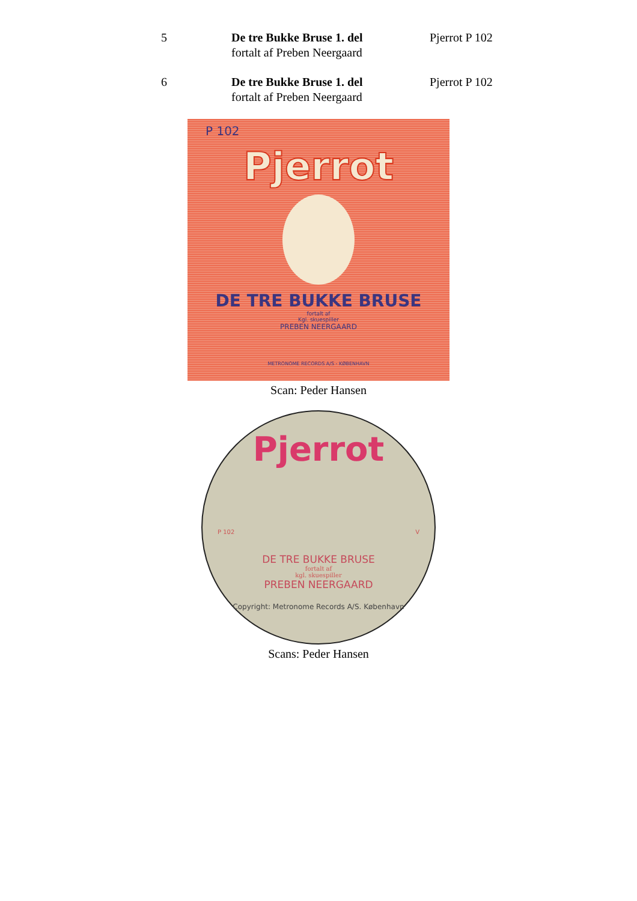5 De tre Bukke Bruse 1. del
fortalt af Preben Neergaard
Pjerrot P 102
6 De tre Bukke Bruse 1. del
fortalt af Preben Neergaard
Pjerrot P 102
P 102
Pjerrot
DE TRE BUKKE BRUSE
fortalt af
Kgl. skuespiller
PREBEN NEERGAARD
METRONOME RECORDS A/S - KØBENHAVN
Scan: Peder Hansen
Pjerrot
P 102 V
DE TRE BUKKE BRUSE
fortalt af
kgl. skuespiller
PREBEN NEERGAARD
Copyright: Metronome Records A/S. København
Scans: Peder Hansen